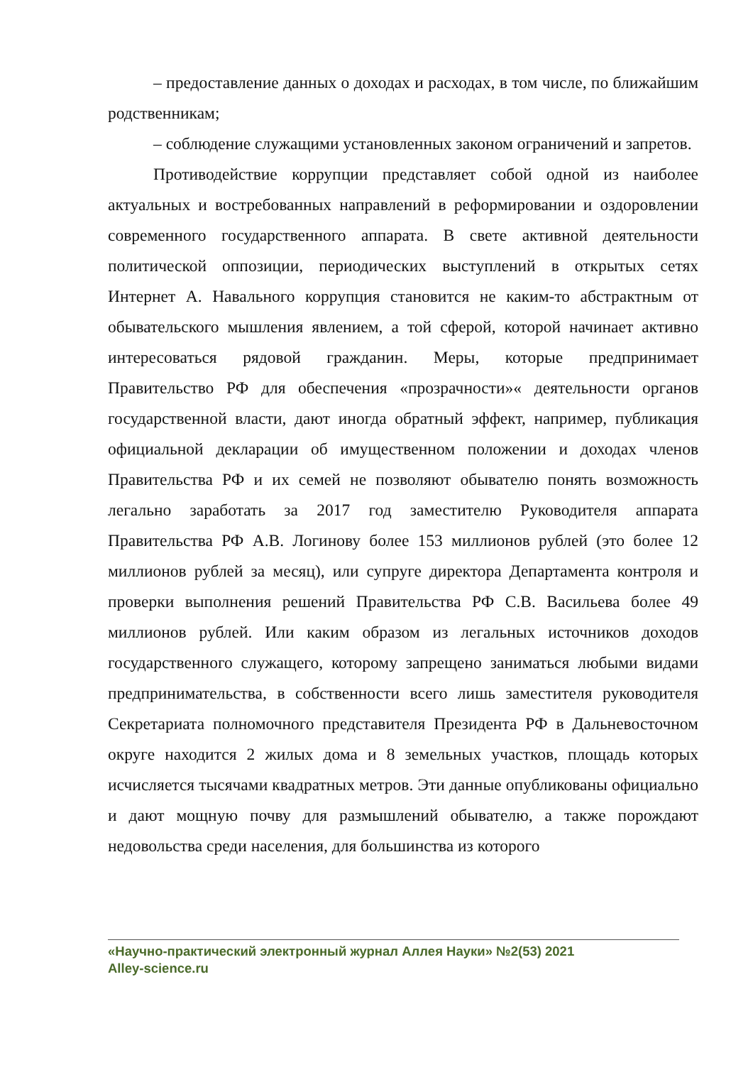– предоставление данных о доходах и расходах, в том числе, по ближайшим родственникам;
– соблюдение служащими установленных законом ограничений и запретов.
Противодействие коррупции представляет собой одной из наиболее актуальных и востребованных направлений в реформировании и оздоровлении современного государственного аппарата. В свете активной деятельности политической оппозиции, периодических выступлений в открытых сетях Интернет А. Навального коррупция становится не каким-то абстрактным от обывательского мышления явлением, а той сферой, которой начинает активно интересоваться рядовой гражданин. Меры, которые предпринимает Правительство РФ для обеспечения «прозрачности»« деятельности органов государственной власти, дают иногда обратный эффект, например, публикация официальной декларации об имущественном положении и доходах членов Правительства РФ и их семей не позволяют обывателю понять возможность легально заработать за 2017 год заместителю Руководителя аппарата Правительства РФ А.В. Логинову более 153 миллионов рублей (это более 12 миллионов рублей за месяц), или супруге директора Департамента контроля и проверки выполнения решений Правительства РФ С.В. Васильева более 49 миллионов рублей. Или каким образом из легальных источников доходов государственного служащего, которому запрещено заниматься любыми видами предпринимательства, в собственности всего лишь заместителя руководителя Секретариата полномочного представителя Президента РФ в Дальневосточном округе находится 2 жилых дома и 8 земельных участков, площадь которых исчисляется тысячами квадратных метров. Эти данные опубликованы официально и дают мощную почву для размышлений обывателю, а также порождают недовольства среди населения, для большинства из которого
«Научно-практический электронный журнал Аллея Науки» №2(53) 2021
Alley-science.ru